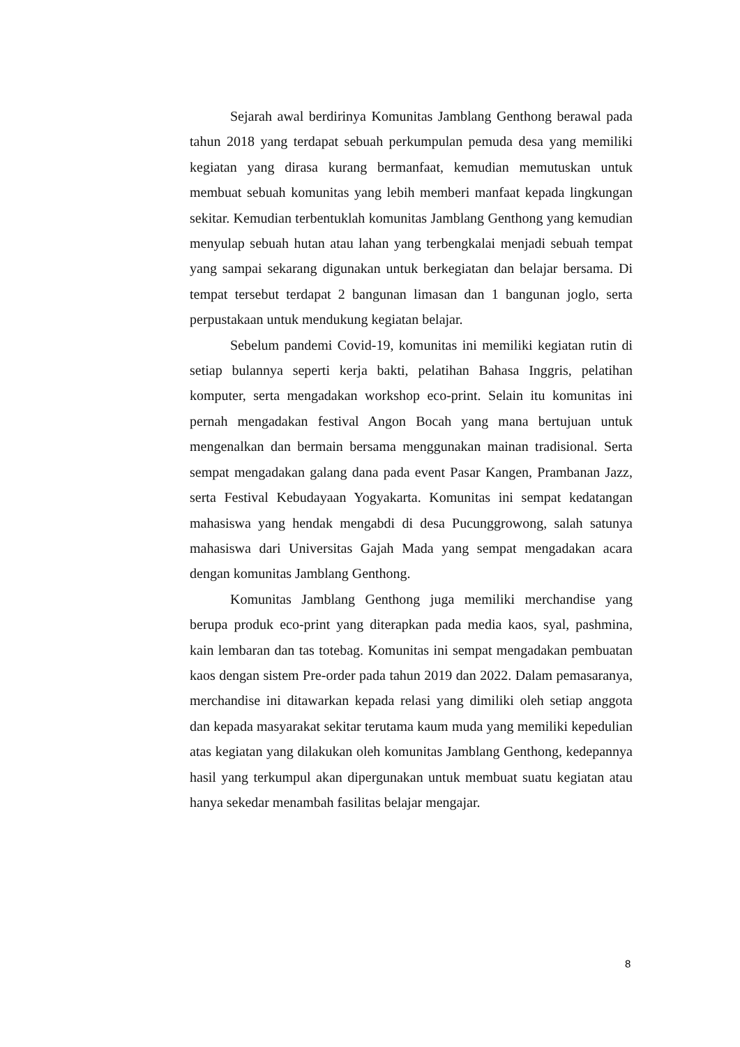Sejarah awal berdirinya Komunitas Jamblang Genthong berawal pada tahun 2018 yang terdapat sebuah perkumpulan pemuda desa yang memiliki kegiatan yang dirasa kurang bermanfaat, kemudian memutuskan untuk membuat sebuah komunitas yang lebih memberi manfaat kepada lingkungan sekitar. Kemudian terbentuklah komunitas Jamblang Genthong yang kemudian menyulap sebuah hutan atau lahan yang terbengkalai menjadi sebuah tempat yang sampai sekarang digunakan untuk berkegiatan dan belajar bersama. Di tempat tersebut terdapat 2 bangunan limasan dan 1 bangunan joglo, serta perpustakaan untuk mendukung kegiatan belajar.
Sebelum pandemi Covid-19, komunitas ini memiliki kegiatan rutin di setiap bulannya seperti kerja bakti, pelatihan Bahasa Inggris, pelatihan komputer, serta mengadakan workshop eco-print. Selain itu komunitas ini pernah mengadakan festival Angon Bocah yang mana bertujuan untuk mengenalkan dan bermain bersama menggunakan mainan tradisional. Serta sempat mengadakan galang dana pada event Pasar Kangen, Prambanan Jazz, serta Festival Kebudayaan Yogyakarta. Komunitas ini sempat kedatangan mahasiswa yang hendak mengabdi di desa Pucunggrowong, salah satunya mahasiswa dari Universitas Gajah Mada yang sempat mengadakan acara dengan komunitas Jamblang Genthong.
Komunitas Jamblang Genthong juga memiliki merchandise yang berupa produk eco-print yang diterapkan pada media kaos, syal, pashmina, kain lembaran dan tas totebag. Komunitas ini sempat mengadakan pembuatan kaos dengan sistem Pre-order pada tahun 2019 dan 2022. Dalam pemasaranya, merchandise ini ditawarkan kepada relasi yang dimiliki oleh setiap anggota dan kepada masyarakat sekitar terutama kaum muda yang memiliki kepedulian atas kegiatan yang dilakukan oleh komunitas Jamblang Genthong, kedepannya hasil yang terkumpul akan dipergunakan untuk membuat suatu kegiatan atau hanya sekedar menambah fasilitas belajar mengajar.
8